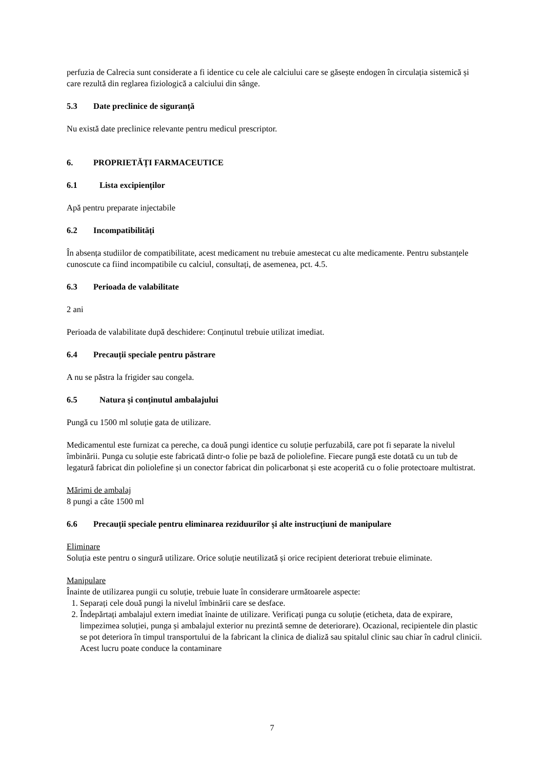perfuzia de Calrecia sunt considerate a fi identice cu cele ale calciului care se găsește endogen în circulația sistemică și care rezultă din reglarea fiziologică a calciului din sânge.
5.3 Date preclinice de siguranță
Nu există date preclinice relevante pentru medicul prescriptor.
6. PROPRIETĂȚI FARMACEUTICE
6.1 Lista excipienților
Apă pentru preparate injectabile
6.2 Incompatibilități
În absența studiilor de compatibilitate, acest medicament nu trebuie amestecat cu alte medicamente. Pentru substanțele cunoscute ca fiind incompatibile cu calciul, consultați, de asemenea, pct. 4.5.
6.3 Perioada de valabilitate
2 ani
Perioada de valabilitate după deschidere: Conținutul trebuie utilizat imediat.
6.4 Precauții speciale pentru păstrare
A nu se păstra la frigider sau congela.
6.5 Natura și conținutul ambalajului
Pungă cu 1500 ml soluție gata de utilizare.
Medicamentul este furnizat ca pereche, ca două pungi identice cu soluție perfuzabilă, care pot fi separate la nivelul îmbinării. Punga cu soluție este fabricată dintr-o folie pe bază de poliolefine. Fiecare pungă este dotată cu un tub de legatură fabricat din poliolefine și un conector fabricat din policarbonat și este acoperită cu o folie protectoare multistrat.
Mărimi de ambalaj
8 pungi a câte 1500 ml
6.6 Precauții speciale pentru eliminarea reziduurilor și alte instrucțiuni de manipulare
Eliminare
Soluția este pentru o singură utilizare. Orice soluție neutilizată și orice recipient deteriorat trebuie eliminate.
Manipulare
Înainte de utilizarea pungii cu soluție, trebuie luate în considerare următoarele aspecte:
1. Separați cele două pungi la nivelul îmbinării care se desface.
2. Îndepărtați ambalajul extern imediat înainte de utilizare. Verificați punga cu soluție (eticheta, data de expirare, limpezimea soluției, punga și ambalajul exterior nu prezintă semne de deteriorare). Ocazional, recipientele din plastic se pot deteriora în timpul transportului de la fabricant la clinica de dializă sau spitalul clinic sau chiar în cadrul clinicii. Acest lucru poate conduce la contaminare
7